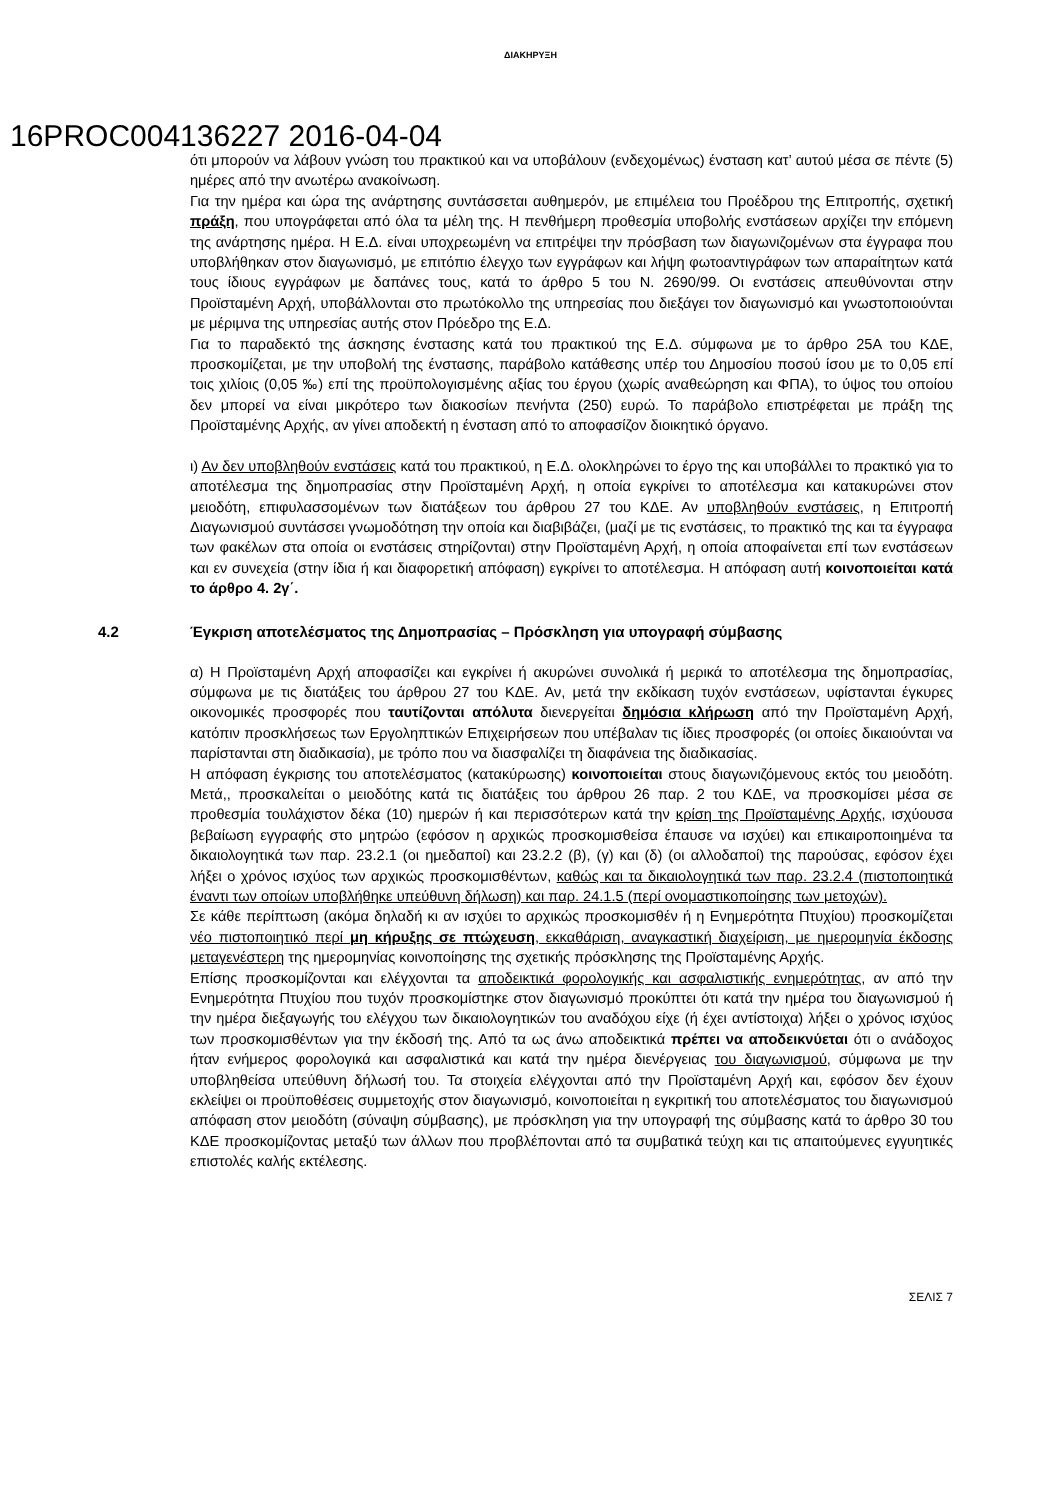ΔΙΑΚΗΡΥΞΗ
16PROC004136227 2016-04-04
ότι μπορούν να λάβουν γνώση του πρακτικού και να υποβάλουν (ενδεχομένως) ένσταση κατ’ αυτού μέσα σε πέντε (5) ημέρες από την ανωτέρω ανακοίνωση.
Για την ημέρα και ώρα της ανάρτησης συντάσσεται αυθημερόν, με επιμέλεια του Προέδρου της Επιτροπής, σχετική πράξη, που υπογράφεται από όλα τα μέλη της. Η πενθήμερη προθεσμία υποβολής ενστάσεων αρχίζει την επόμενη της ανάρτησης ημέρα. Η Ε.Δ. είναι υποχρεωμένη να επιτρέψει την πρόσβαση των διαγωνιζομένων στα έγγραφα που υποβλήθηκαν στον διαγωνισμό, με επιτόπιο έλεγχο των εγγράφων και λήψη φωτοαντιγράφων των απαραίτητων κατά τους ίδιους εγγράφων με δαπάνες τους, κατά το άρθρο 5 του Ν. 2690/99. Οι ενστάσεις απευθύνονται στην Προϊσταμένη Αρχή, υποβάλλονται στο πρωτόκολλο της υπηρεσίας που διεξάγει τον διαγωνισμό και γνωστοποιούνται με μέριμνα της υπηρεσίας αυτής στον Πρόεδρο της Ε.Δ.
Για το παραδεκτό της άσκησης ένστασης κατά του πρακτικού της Ε.Δ. σύμφωνα με το άρθρο 25Α του ΚΔΕ, προσκομίζεται, με την υποβολή της ένστασης, παράβολο κατάθεσης υπέρ του Δημοσίου ποσού ίσου με το 0,05 επί τοις χιλίοις (0,05 ‰) επί της προϋπολογισμένης αξίας του έργου (χωρίς αναθεώρηση και ΦΠΑ), το ύψος του οποίου δεν μπορεί να είναι μικρότερο των διακοσίων πενήντα (250) ευρώ. Το παράβολο επιστρέφεται με πράξη της Προϊσταμένης Αρχής, αν γίνει αποδεκτή η ένσταση από το αποφασίζον διοικητικό όργανο.
ι) Αν δεν υποβληθούν ενστάσεις κατά του πρακτικού, η Ε.Δ. ολοκληρώνει το έργο της και υποβάλλει το πρακτικό για το αποτέλεσμα της δημοπρασίας στην Προϊσταμένη Αρχή, η οποία εγκρίνει το αποτέλεσμα και κατακυρώνει στον μειοδότη, επιφυλασσομένων των διατάξεων του άρθρου 27 του ΚΔΕ. Αν υποβληθούν ενστάσεις, η Επιτροπή Διαγωνισμού συντάσσει γνωμοδότηση την οποία και διαβιβάζει, (μαζί με τις ενστάσεις, το πρακτικό της και τα έγγραφα των φακέλων στα οποία οι ενστάσεις στηρίζονται) στην Προϊσταμένη Αρχή, η οποία αποφαίνεται επί των ενστάσεων και εν συνεχεία (στην ίδια ή και διαφορετική απόφαση) εγκρίνει το αποτέλεσμα. Η απόφαση αυτή κοινοποιείται κατά το άρθρο 4. 2γ΄.
4.2 Έγκριση αποτελέσματος της Δημοπρασίας – Πρόσκληση για υπογραφή σύμβασης
α) Η Προϊσταμένη Αρχή αποφασίζει και εγκρίνει ή ακυρώνει συνολικά ή μερικά το αποτέλεσμα της δημοπρασίας, σύμφωνα με τις διατάξεις του άρθρου 27 του ΚΔΕ. Αν, μετά την εκδίκαση τυχόν ενστάσεων, υφίστανται έγκυρες οικονομικές προσφορές που ταυτίζονται απόλυτα διενεργείται δημόσια κλήρωση από την Προϊσταμένη Αρχή, κατόπιν προσκλήσεως των Εργοληπτικών Επιχειρήσεων που υπέβαλαν τις ίδιες προσφορές (οι οποίες δικαιούνται να παρίστανται στη διαδικασία), με τρόπο που να διασφαλίζει τη διαφάνεια της διαδικασίας.
Η απόφαση έγκρισης του αποτελέσματος (κατακύρωσης) κοινοποιείται στους διαγωνιζόμενους εκτός του μειοδότη. Μετά,, προσκαλείται ο μειοδότης κατά τις διατάξεις του άρθρου 26 παρ. 2 του ΚΔΕ, να προσκομίσει μέσα σε προθεσμία τουλάχιστον δέκα (10) ημερών ή και περισσότερων κατά την κρίση της Προϊσταμένης Αρχής, ισχύουσα βεβαίωση εγγραφής στο μητρώο (εφόσον η αρχικώς προσκομισθείσα έπαυσε να ισχύει) και επικαιροποιημένα τα δικαιολογητικά των παρ. 23.2.1 (οι ημεδαποί) και 23.2.2 (β), (γ) και (δ) (οι αλλοδαποί) της παρούσας, εφόσον έχει λήξει ο χρόνος ισχύος των αρχικώς προσκομισθέντων, καθώς και τα δικαιολογητικά των παρ. 23.2.4 (πιστοποιητικά έναντι των οποίων υποβλήθηκε υπεύθυνη δήλωση) και παρ. 24.1.5 (περί ονομαστικοποίησης των μετοχών).
Σε κάθε περίπτωση (ακόμα δηλαδή κι αν ισχύει το αρχικώς προσκομισθέν ή η Ενημερότητα Πτυχίου) προσκομίζεται νέο πιστοποιητικό περί μη κήρυξης σε πτώχευση, εκκαθάριση, αναγκαστική διαχείριση, με ημερομηνία έκδοσης μεταγενέστερη της ημερομηνίας κοινοποίησης της σχετικής πρόσκλησης της Προϊσταμένης Αρχής.
Επίσης προσκομίζονται και ελέγχονται τα αποδεικτικά φορολογικής και ασφαλιστικής ενημερότητας, αν από την Ενημερότητα Πτυχίου που τυχόν προσκομίστηκε στον διαγωνισμό προκύπτει ότι κατά την ημέρα του διαγωνισμού ή την ημέρα διεξαγωγής του ελέγχου των δικαιολογητικών του αναδόχου είχε (ή έχει αντίστοιχα) λήξει ο χρόνος ισχύος των προσκομισθέντων για την έκδοσή της. Από τα ως άνω αποδεικτικά πρέπει να αποδεικνύεται ότι ο ανάδοχος ήταν ενήμερος φορολογικά και ασφαλιστικά και κατά την ημέρα διενέργειας του διαγωνισμού, σύμφωνα με την υποβληθείσα υπεύθυνη δήλωσή του. Τα στοιχεία ελέγχονται από την Προϊσταμένη Αρχή και, εφόσον δεν έχουν εκλείψει οι προϋποθέσεις συμμετοχής στον διαγωνισμό, κοινοποιείται η εγκριτική του αποτελέσματος του διαγωνισμού απόφαση στον μειοδότη (σύναψη σύμβασης), με πρόσκληση για την υπογραφή της σύμβασης κατά το άρθρο 30 του ΚΔΕ προσκομίζοντας μεταξύ των άλλων που προβλέπονται από τα συμβατικά τεύχη και τις απαιτούμενες εγγυητικές επιστολές καλής εκτέλεσης.
ΣΕΛΙΣ 7